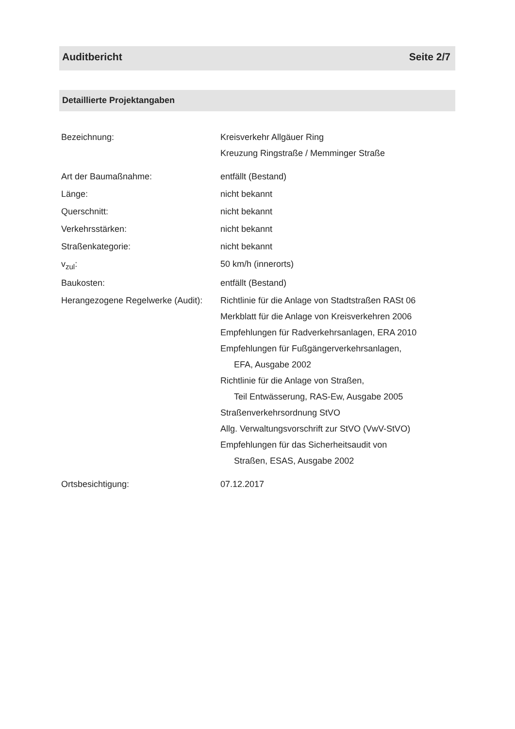Auditbericht Seite 2/7
Detaillierte Projektangaben
Bezeichnung: Kreisverkehr Allgäuer Ring
Kreuzung Ringstraße / Memminger Straße
Art der Baumaßnahme: entfällt (Bestand)
Länge: nicht bekannt
Querschnitt: nicht bekannt
Verkehrsstärken: nicht bekannt
Straßenkategorie: nicht bekannt
v<sub>zul</sub>: 50 km/h (innerorts)
Baukosten: entfällt (Bestand)
Herangezogene Regelwerke (Audit):
Richtlinie für die Anlage von Stadtstraßen RASt 06
Merkblatt für die Anlage von Kreisverkehren 2006
Empfehlungen für Radverkehrsanlagen, ERA 2010
Empfehlungen für Fußgängerverkehrsanlagen,
EFA, Ausgabe 2002
Richtlinie für die Anlage von Straßen,
Teil Entwässerung, RAS-Ew, Ausgabe 2005
Straßenverkehrsordnung StVO
Allg. Verwaltungsvorschrift zur StVO (VwV-StVO)
Empfehlungen für das Sicherheitsaudit von
Straßen, ESAS, Ausgabe 2002
Ortsbesichtigung: 07.12.2017